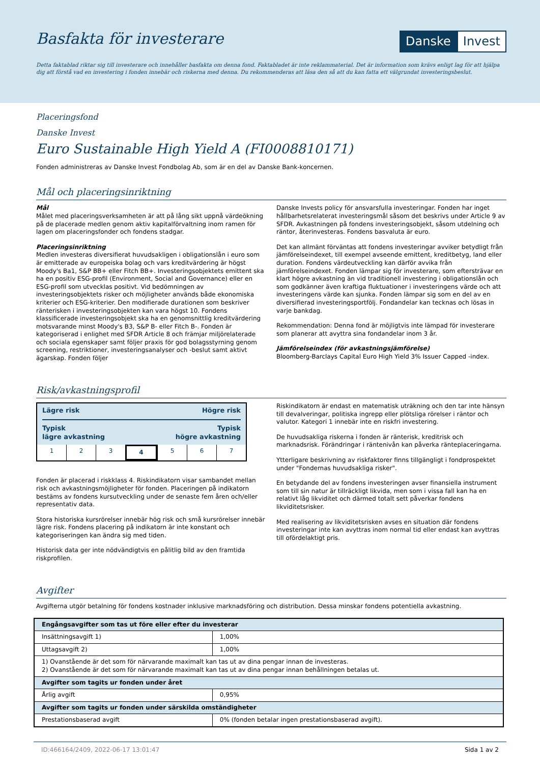Basfakta för investerare
Danske Invest
Detta faktablad riktar sig till investerare och innehåller basfakta om denna fond. Faktabladet är inte reklammaterial. Det är information som krävs enligt lag för att hjälpa dig att förstå vad en investering i fonden innebär och riskerna med denna. Du rekommenderas att läsa den så att du kan fatta ett välgrundat investeringsbeslut.
Placeringsfond
Danske Invest
Euro Sustainable High Yield A (FI0008810171)
Fonden administreras av Danske Invest Fondbolag Ab, som är en del av Danske Bank-koncernen.
Mål och placeringsinriktning
Mål
Målet med placeringsverksamheten är att på lång sikt uppnå värdeökning på de placerade medlen genom aktiv kapitalförvaltning inom ramen för lagen om placeringsfonder och fondens stadgar.
Placeringsinriktning
Medlen investeras diversifierat huvudsakligen i obligationslån i euro som är emitterade av europeiska bolag och vars kreditvärdering är högst Moody's Ba1, S&P BB+ eller Fitch BB+. Investeringsobjektets emittent ska ha en positiv ESG-profil (Environment, Social and Governance) eller en ESG-profil som utvecklas positivt. Vid bedömningen av investeringsobjektets risker och möjligheter används både ekonomiska kriterier och ESG-kriterier. Den modifierade durationen som beskriver ränterisken i investeringsobjekten kan vara högst 10. Fondens klassificerade investeringsobjekt ska ha en genomsnittlig kreditvärdering motsvarande minst Moody's B3, S&P B- eller Fitch B-. Fonden är kategoriserad i enlighet med SFDR Article 8 och främjar miljörelaterade och sociala egenskaper samt följer praxis för god bolagsstyrning genom screening, restriktioner, investeringsanalyser och -beslut samt aktivt ägarskap. Fonden följer
Danske Invests policy för ansvarsfulla investeringar. Fonden har inget hållbarhetsrelaterat investeringsmål såsom det beskrivs under Article 9 av SFDR. Avkastningen på fondens investeringsobjekt, såsom utdelning och räntor, återinvesteras. Fondens basvaluta är euro.
Det kan allmänt förväntas att fondens investeringar avviker betydligt från jämförelseindexet, till exempel avseende emittent, kreditbetyg, land eller duration. Fondens värdeutveckling kan därför avvika från jämförelseindexet. Fonden lämpar sig för investerare, som eftersträvar en klart högre avkastning än vid traditionell investering i obligationslån och som godkänner även kraftiga fluktuationer i investeringens värde och att investeringens värde kan sjunka. Fonden lämpar sig som en del av en diversifierad investeringsportfölj. Fondandelar kan tecknas och lösas in varje bankdag.
Rekommendation: Denna fond är möjligtvis inte lämpad för investerare som planerar att avyttra sina fondandelar inom 3 år.
Jämförelseindex (för avkastningsjämförelse)
Bloomberg-Barclays Capital Euro High Yield 3% Issuer Capped -index.
Risk/avkastningsprofil
Lägre risk Högre risk
Typisk
lägre avkastning Typisk
högre avkastning
1 2 3 4 5 6 7
Fonden är placerad i riskklass 4. Riskindikatorn visar sambandet mellan risk och avkastningsmöjligheter för fonden. Placeringen på indikatorn bestäms av fondens kursutveckling under de senaste fem åren och/eller representativ data.
Stora historiska kursrörelser innebär hög risk och små kursrörelser innebär lägre risk. Fondens placering på indikatorn är inte konstant och kategoriseringen kan ändra sig med tiden.
Historisk data ger inte nödvändigtvis en pålitlig bild av den framtida riskprofilen.
Riskindikatorn är endast en matematisk uträkning och den tar inte hänsyn till devalveringar, politiska ingrepp eller plötsliga rörelser i räntor och valutor. Kategori 1 innebär inte en riskfri investering.
De huvudsakliga riskerna i fonden är ränterisk, kreditrisk och marknadsrisk. Förändringar i räntenivån kan påverka ränteplaceringarna.
Ytterligare beskrivning av riskfaktorer finns tillgängligt i fondprospektet under "Fondernas huvudsakliga risker".
En betydande del av fondens investeringen avser finansiella instrument som till sin natur är tillräckligt likvida, men som i vissa fall kan ha en relativt låg likviditet och därmed totalt sett påverkar fondens likviditetsrisker.
Med realisering av likviditetsrisken avses en situation där fondens investeringar inte kan avyttras inom normal tid eller endast kan avyttras till ofördelaktigt pris.
Avgifter
Avgifterna utgör betalning för fondens kostnader inklusive marknadsföring och distribution. Dessa minskar fondens potentiella avkastning.
| Engångsavgifter som tas ut före eller efter du investerar | |
| --- | --- |
| Insättningsavgift 1) | 1,00% |
| Uttagsavgift 2) | 1,00% |
| 1) Ovanstående är det som för närvarande maximalt kan tas ut av dina pengar innan de investeras. 2) Ovanstående är det som för närvarande maximalt kan tas ut av dina pengar innan behållningen betalas ut. | |
| Avgifter som tagits ur fonden under året | |
| Årlig avgift | 0,95% |
| Avgifter som tagits ur fonden under särskilda omständigheter | |
| Prestationsbaserad avgift | 0% (fonden betalar ingen prestationsbaserad avgift). |
ID:466164/2409, 2022-06-17 13:01:47 Sida 1 av 2